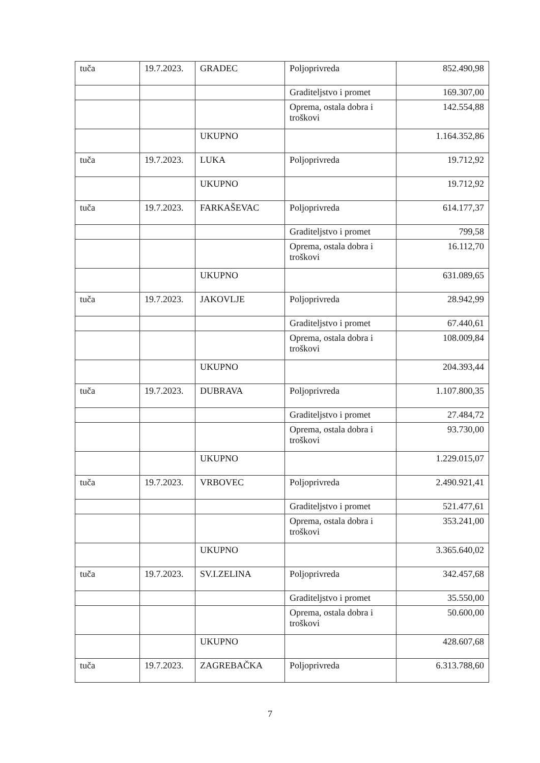| tuča | 19.7.2023. | GRADEC | Poljoprivreda | 852.490,98 |
| | | | Graditeljstvo i promet | 169.307,00 |
| | | | Oprema, ostala dobra i troškovi | 142.554,88 |
| | | UKUPNO | | 1.164.352,86 |
| tuča | 19.7.2023. | LUKA | Poljoprivreda | 19.712,92 |
| | | UKUPNO | | 19.712,92 |
| tuča | 19.7.2023. | FARKAŠEVAC | Poljoprivreda | 614.177,37 |
| | | | Graditeljstvo i promet | 799,58 |
| | | | Oprema, ostala dobra i troškovi | 16.112,70 |
| | | UKUPNO | | 631.089,65 |
| tuča | 19.7.2023. | JAKOVLJE | Poljoprivreda | 28.942,99 |
| | | | Graditeljstvo i promet | 67.440,61 |
| | | | Oprema, ostala dobra i troškovi | 108.009,84 |
| | | UKUPNO | | 204.393,44 |
| tuča | 19.7.2023. | DUBRAVA | Poljoprivreda | 1.107.800,35 |
| | | | Graditeljstvo i promet | 27.484,72 |
| | | | Oprema, ostala dobra i troškovi | 93.730,00 |
| | | UKUPNO | | 1.229.015,07 |
| tuča | 19.7.2023. | VRBOVEC | Poljoprivreda | 2.490.921,41 |
| | | | Graditeljstvo i promet | 521.477,61 |
| | | | Oprema, ostala dobra i troškovi | 353.241,00 |
| | | UKUPNO | | 3.365.640,02 |
| tuča | 19.7.2023. | SV.I.ZELINA | Poljoprivreda | 342.457,68 |
| | | | Graditeljstvo i promet | 35.550,00 |
| | | | Oprema, ostala dobra i troškovi | 50.600,00 |
| | | UKUPNO | | 428.607,68 |
| tuča | 19.7.2023. | ZAGREBAČKA | Poljoprivreda | 6.313.788,60 |
7